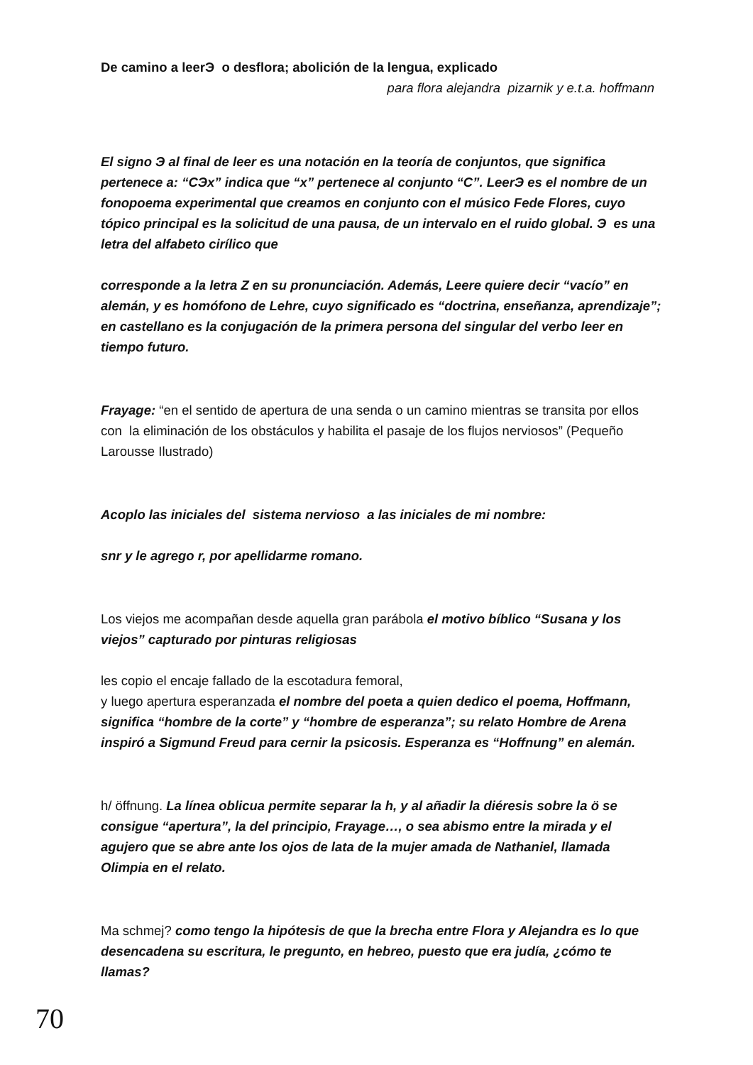De camino a leerЭ o desflora; abolición de la lengua, explicado
para flora alejandra pizarnik y e.t.a. hoffmann
El signo Э al final de leer es una notación en la teoría de conjuntos, que significa pertenece a: “CЭx” indica que “x” pertenece al conjunto “C”. LeerЭ es el nombre de un fonopoema experimental que creamos en conjunto con el músico Fede Flores, cuyo tópico principal es la solicitud de una pausa, de un intervalo en el ruido global. Э es una letra del alfabeto cirílico que
corresponde a la letra Z en su pronunciación. Además, Leere quiere decir “vacío” en alemán, y es homófono de Lehre, cuyo significado es “doctrina, enseñanza, aprendizaje”; en castellano es la conjugación de la primera persona del singular del verbo leer en tiempo futuro.
Frayage: “en el sentido de apertura de una senda o un camino mientras se transita por ellos con la eliminación de los obstáculos y habilita el pasaje de los flujos nerviosos” (Pequeño Larousse Ilustrado)
Acoplo las iniciales del sistema nervioso a las iniciales de mi nombre:
snr y le agrego r, por apellidarme romano.
Los viejos me acompañan desde aquella gran parábola el motivo bíblico “Susana y los viejos” capturado por pinturas religiosas
les copio el encaje fallado de la escotadura femoral,
y luego apertura esperanzada el nombre del poeta a quien dedico el poema, Hoffmann, significa “hombre de la corte” y “hombre de esperanza”; su relato Hombre de Arena inspiró a Sigmund Freud para cernir la psicosis. Esperanza es “Hoffnung” en alemán.
h/ öffnung. La línea oblicua permite separar la h, y al añadir la diéresis sobre la ö se consigue “apertura”, la del principio, Frayage…, o sea abismo entre la mirada y el agujero que se abre ante los ojos de lata de la mujer amada de Nathaniel, llamada Olimpia en el relato.
Ma schmej? como tengo la hipótesis de que la brecha entre Flora y Alejandra es lo que desencadena su escritura, le pregunto, en hebreo, puesto que era judía, ¿cómo te llamas?
70